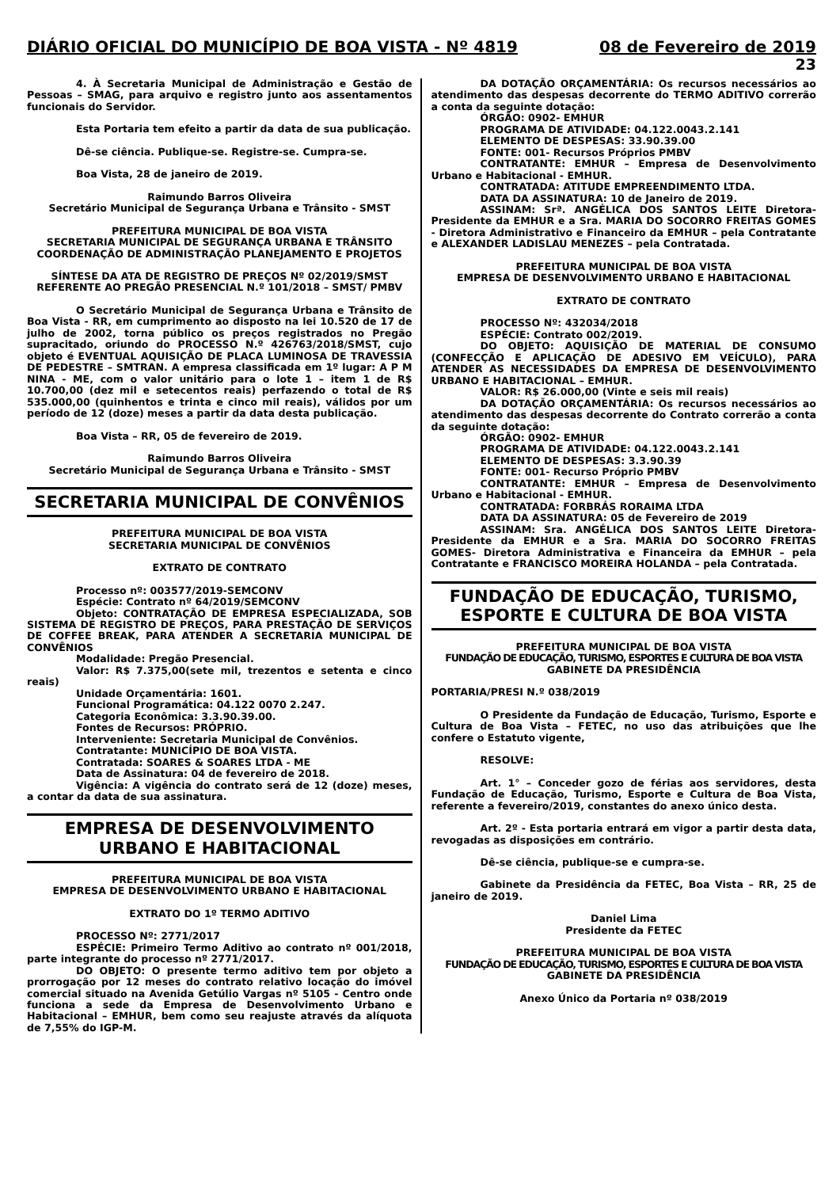DIÁRIO OFICIAL DO MUNICÍPIO DE BOA VISTA - Nº 4819 08 de Fevereiro de 2019
23
4. À Secretaria Municipal de Administração e Gestão de Pessoas – SMAG, para arquivo e registro junto aos assentamentos funcionais do Servidor.
Esta Portaria tem efeito a partir da data de sua publicação.
Dê-se ciência. Publique-se. Registre-se. Cumpra-se.
Boa Vista, 28 de janeiro de 2019.
Raimundo Barros Oliveira
Secretário Municipal de Segurança Urbana e Trânsito - SMST
PREFEITURA MUNICIPAL DE BOA VISTA
SECRETARIA MUNICIPAL DE SEGURANÇA URBANA E TRÂNSITO
COORDENAÇÃO DE ADMINISTRAÇÃO PLANEJAMENTO E PROJETOS
SÍNTESE DA ATA DE REGISTRO DE PREÇOS Nº 02/2019/SMST REFERENTE AO PREGÃO PRESENCIAL N.º 101/2018 – SMST/ PMBV
O Secretário Municipal de Segurança Urbana e Trânsito de Boa Vista - RR, em cumprimento ao disposto na lei 10.520 de 17 de julho de 2002, torna público os preços registrados no Pregão supracitado, oriundo do PROCESSO N.º 426763/2018/SMST, cujo objeto é EVENTUAL AQUISIÇÃO DE PLACA LUMINOSA DE TRAVESSIA DE PEDESTRE – SMTRAN. A empresa classificada em 1º lugar: A P M NINA - ME, com o valor unitário para o lote 1 – item 1 de R$ 10.700,00 (dez mil e setecentos reais) perfazendo o total de R$ 535.000,00 (quinhentos e trinta e cinco mil reais), válidos por um período de 12 (doze) meses a partir da data desta publicação.
Boa Vista – RR, 05 de fevereiro de 2019.
Raimundo Barros Oliveira
Secretário Municipal de Segurança Urbana e Trânsito - SMST
SECRETARIA MUNICIPAL DE CONVÊNIOS
PREFEITURA MUNICIPAL DE BOA VISTA
SECRETARIA MUNICIPAL DE CONVÊNIOS
EXTRATO DE CONTRATO
Processo nº: 003577/2019-SEMCONV
Espécie: Contrato nº 64/2019/SEMCONV
Objeto: CONTRATAÇÃO DE EMPRESA ESPECIALIZADA, SOB SISTEMA DE REGISTRO DE PREÇOS, PARA PRESTAÇÃO DE SERVIÇOS DE COFFEE BREAK, PARA ATENDER A SECRETARIA MUNICIPAL DE CONVÊNIOS
Modalidade: Pregão Presencial.
Valor: R$ 7.375,00(sete mil, trezentos e setenta e cinco reais)
Unidade Orçamentária: 1601.
Funcional Programática: 04.122 0070 2.247.
Categoria Econômica: 3.3.90.39.00.
Fontes de Recursos: PRÓPRIO.
Interveniente: Secretaria Municipal de Convênios.
Contratante: MUNICÍPIO DE BOA VISTA.
Contratada: SOARES & SOARES LTDA - ME
Data de Assinatura: 04 de fevereiro de 2018.
Vigência: A vigência do contrato será de 12 (doze) meses, a contar da data de sua assinatura.
EMPRESA DE DESENVOLVIMENTO
URBANO E HABITACIONAL
PREFEITURA MUNICIPAL DE BOA VISTA
EMPRESA DE DESENVOLVIMENTO URBANO E HABITACIONAL
EXTRATO DO 1º TERMO ADITIVO
PROCESSO Nº: 2771/2017
ESPÉCIE: Primeiro Termo Aditivo ao contrato nº 001/2018, parte integrante do processo nº 2771/2017.
DO OBJETO: O presente termo aditivo tem por objeto a prorrogação por 12 meses do contrato relativo locação do imóvel comercial situado na Avenida Getúlio Vargas nº 5105 - Centro onde funciona a sede da Empresa de Desenvolvimento Urbano e Habitacional – EMHUR, bem como seu reajuste através da alíquota de 7,55% do IGP-M.
DA DOTAÇÃO ORÇAMENTÁRIA: Os recursos necessários ao atendimento das despesas decorrente do TERMO ADITIVO correrão a conta da seguinte dotação:
ÓRGÃO: 0902- EMHUR
PROGRAMA DE ATIVIDADE: 04.122.0043.2.141
ELEMENTO DE DESPESAS: 33.90.39.00
FONTE: 001- Recursos Próprios PMBV
CONTRATANTE: EMHUR – Empresa de Desenvolvimento Urbano e Habitacional - EMHUR.
CONTRATADA: ATITUDE EMPREENDIMENTO LTDA.
DATA DA ASSINATURA: 10 de Janeiro de 2019.
ASSINAM: Srª. ANGÉLICA DOS SANTOS LEITE Diretora-Presidente da EMHUR e a Sra. MARIA DO SOCORRO FREITAS GOMES - Diretora Administrativo e Financeiro da EMHUR – pela Contratante e ALEXANDER LADISLAU MENEZES – pela Contratada.
PREFEITURA MUNICIPAL DE BOA VISTA
EMPRESA DE DESENVOLVIMENTO URBANO E HABITACIONAL
EXTRATO DE CONTRATO
PROCESSO Nº: 432034/2018
ESPÉCIE: Contrato 002/2019.
DO OBJETO: AQUISIÇÃO DE MATERIAL DE CONSUMO (CONFECÇÃO E APLICAÇÃO DE ADESIVO EM VEÍCULO), PARA ATENDER AS NECESSIDADES DA EMPRESA DE DESENVOLVIMENTO URBANO E HABITACIONAL – EMHUR.
VALOR: R$ 26.000,00 (Vinte e seis mil reais)
DA DOTAÇÃO ORÇAMENTÁRIA: Os recursos necessários ao atendimento das despesas decorrente do Contrato correrão a conta da seguinte dotação:
ÓRGÃO: 0902- EMHUR
PROGRAMA DE ATIVIDADE: 04.122.0043.2.141
ELEMENTO DE DESPESAS: 3.3.90.39
FONTE: 001- Recurso Próprio PMBV
CONTRATANTE: EMHUR – Empresa de Desenvolvimento Urbano e Habitacional - EMHUR.
CONTRATADA: FORBRÁS RORAIMA LTDA
DATA DA ASSINATURA: 05 de Fevereiro de 2019
ASSINAM: Sra. ANGÉLICA DOS SANTOS LEITE Diretora-Presidente da EMHUR e a Sra. MARIA DO SOCORRO FREITAS GOMES- Diretora Administrativa e Financeira da EMHUR – pela Contratante e FRANCISCO MOREIRA HOLANDA – pela Contratada.
FUNDAÇÃO DE EDUCAÇÃO, TURISMO,
ESPORTE E CULTURA DE BOA VISTA
PREFEITURA MUNICIPAL DE BOA VISTA
FUNDAÇÃO DE EDUCAÇÃO, TURISMO, ESPORTES E CULTURA DE BOA VISTA
GABINETE DA PRESIDÊNCIA
PORTARIA/PRESI N.º 038/2019
O Presidente da Fundação de Educação, Turismo, Esporte e Cultura de Boa Vista – FETEC, no uso das atribuições que lhe confere o Estatuto vigente,
RESOLVE:
Art. 1° – Conceder gozo de férias aos servidores, desta Fundação de Educação, Turismo, Esporte e Cultura de Boa Vista, referente a fevereiro/2019, constantes do anexo único desta.
Art. 2º - Esta portaria entrará em vigor a partir desta data, revogadas as disposições em contrário.
Dê-se ciência, publique-se e cumpra-se.
Gabinete da Presidência da FETEC, Boa Vista – RR, 25 de janeiro de 2019.
Daniel Lima
Presidente da FETEC
PREFEITURA MUNICIPAL DE BOA VISTA
FUNDAÇÃO DE EDUCAÇÃO, TURISMO, ESPORTES E CULTURA DE BOA VISTA
GABINETE DA PRESIDÊNCIA
Anexo Único da Portaria nº 038/2019